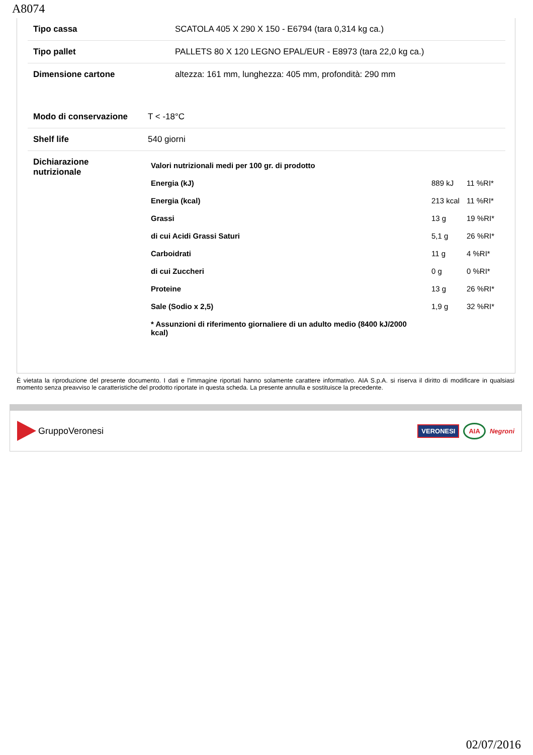A8074
| Tipo cassa | SCATOLA 405 X 290 X 150 - E6794 (tara 0,314 kg ca.) |
| Tipo pallet | PALLETS 80 X 120 LEGNO EPAL/EUR - E8973 (tara 22,0 kg ca.) |
| Dimensione cartone | altezza: 161 mm, lunghezza: 405 mm, profondità: 290 mm |
| Modo di conservazione | T < -18°C |
| Shelf life | 540 giorni |
| Dichiarazione nutrizionale | / Valori nutrizionali medi per 100 gr. di prodotto / / / / Energia (kJ) / 889 kJ / 11 %RI* / / Energia (kcal) / 213 kcal / 11 %RI* / / Grassi / 13 g / 19 %RI* / / di cui Acidi Grassi Saturi / 5,1 g / 26 %RI* / / Carboidrati / 11 g / 4 %RI* / / di cui Zuccheri / 0 g / 0 %RI* / / Proteine / 13 g / 26 %RI* / / Sale (Sodio x 2,5) / 1,9 g / 32 %RI* / / * Assunzioni di riferimento giornaliere di un adulto medio (8400 kJ/2000 kcal) / / / |
È vietata la riproduzione del presente documento. I dati e l'immagine riportati hanno solamente carattere informativo. AIA S.p.A. si riserva il diritto di modificare in qualsiasi momento senza preavviso le caratteristiche del prodotto riportate in questa scheda. La presente annulla e sostituisce la precedente.
GruppoVeronesi
VERONESI AIA Negroni
02/07/2016